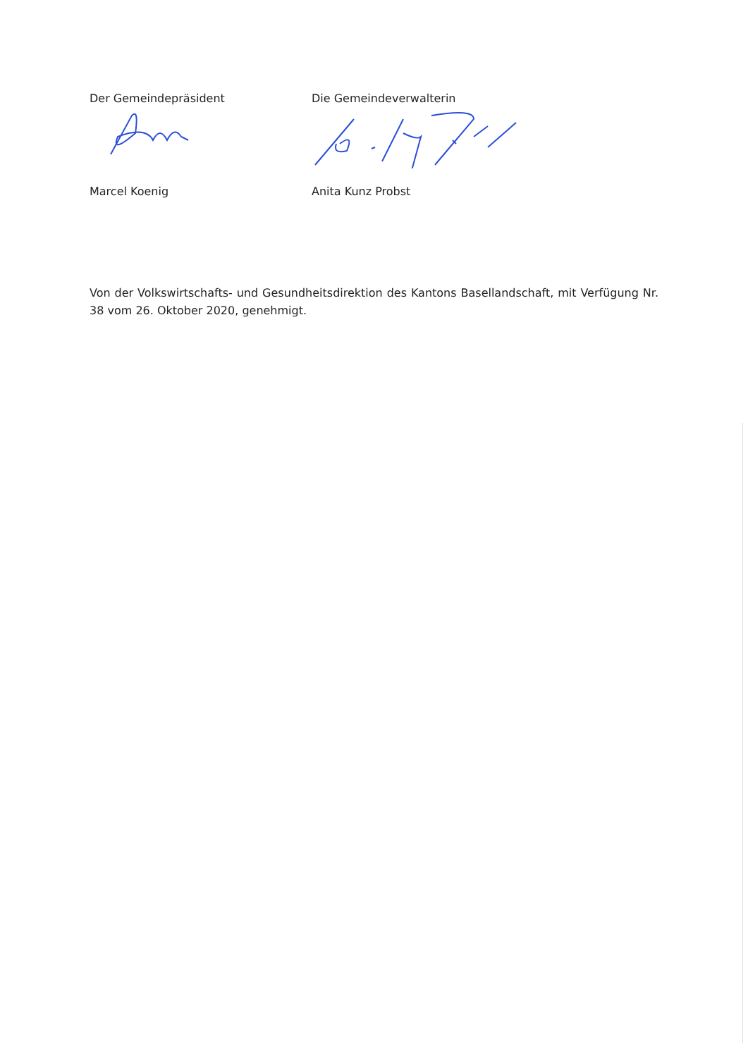Der Gemeindepräsident
Marcel Koenig
Die Gemeindeverwalterin
Anita Kunz Probst
Von der Volkswirtschafts- und Gesundheitsdirektion des Kantons Basellandschaft, mit Verfügung Nr. 38 vom 26. Oktober 2020, genehmigt.